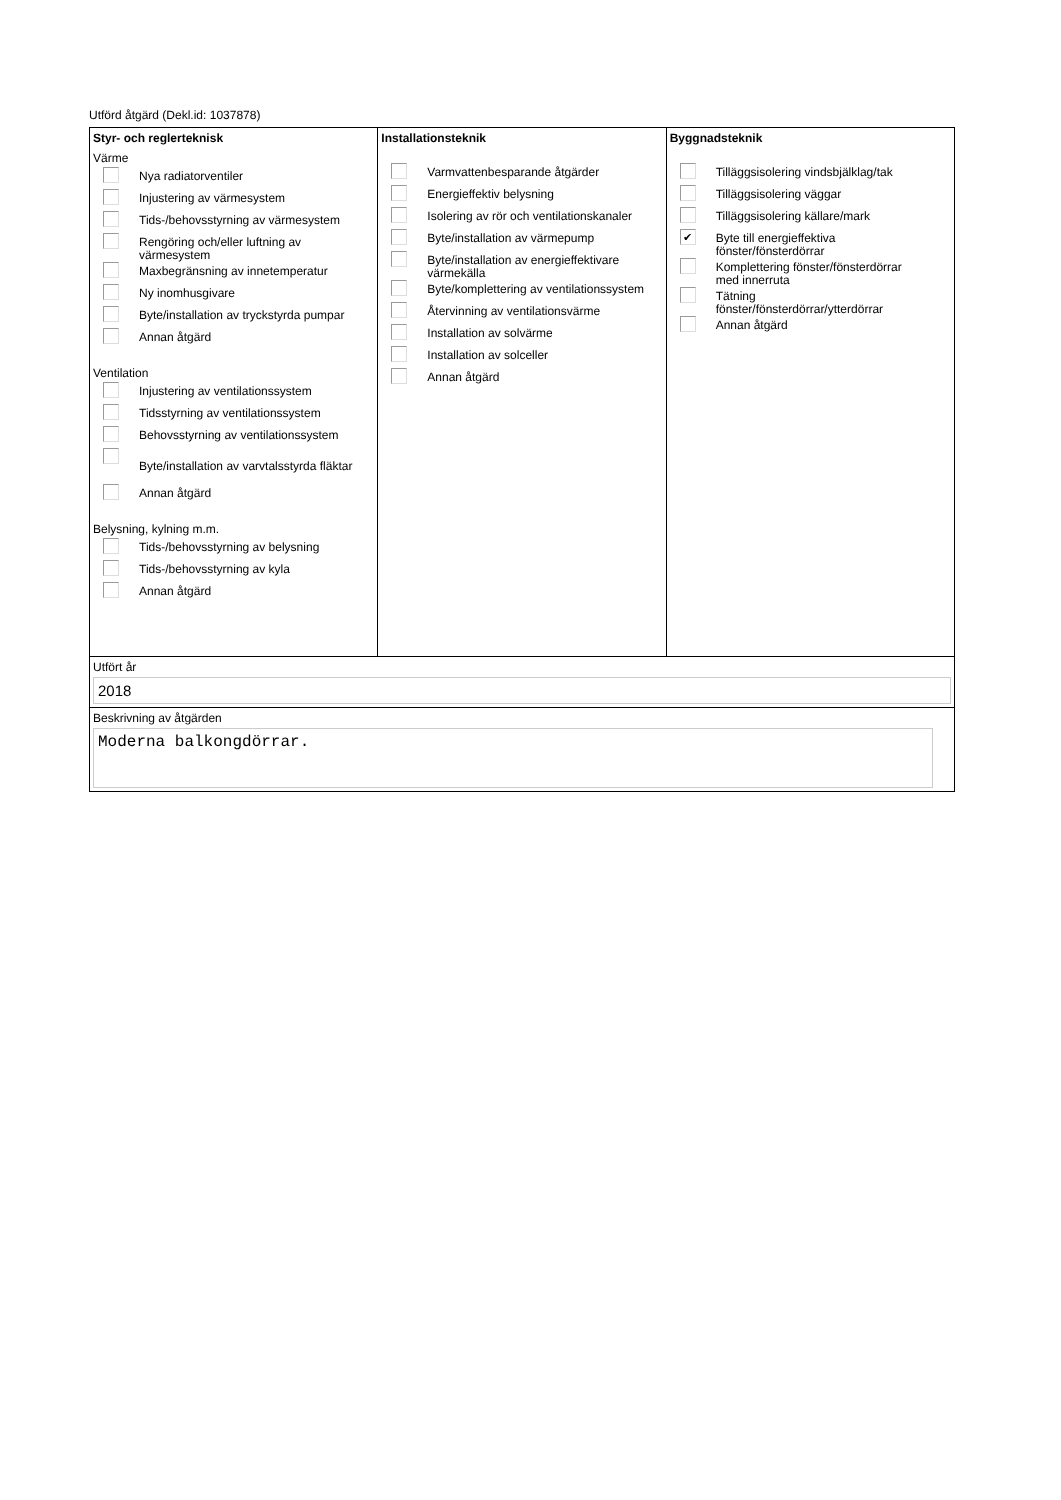Utförd åtgärd (Dekl.id: 1037878)
Styr- och reglerteknisk
Värme
Nya radiatorventiler
Injustering av värmesystem
Tids-/behovsstyrning av värmesystem
Rengöring och/eller luftning av
värmesystem
Maxbegränsning av innetemperatur
Ny inomhusgivare
Byte/installation av tryckstyrda pumpar
Annan åtgärd
Ventilation
Injustering av ventilationssystem
Tidsstyrning av ventilationssystem
Behovsstyrning av ventilationssystem
Byte/installation av varvtalsstyrda fläktar
Annan åtgärd
Belysning, kylning m.m.
Tids-/behovsstyrning av belysning
Tids-/behovsstyrning av kyla
Annan åtgärd
Installationsteknik
Varmvattenbesparande åtgärder
Energieffektiv belysning
Isolering av rör och ventilationskanaler
Byte/installation av värmepump
Byte/installation av energieffektivare
värmekälla
Byte/komplettering av ventilationssystem
Återvinning av ventilationsvärme
Installation av solvärme
Installation av solceller
Annan åtgärd
Byggnadsteknik
Tilläggsisolering vindsbjälklag/tak
Tilläggsisolering väggar
Tilläggsisolering källare/mark
✔
Byte till energieffektiva
fönster/fönsterdörrar
Komplettering fönster/fönsterdörrar
med innerruta
Tätning
fönster/fönsterdörrar/ytterdörrar
Annan åtgärd
Utfört år
2018
Beskrivning av åtgärden
Moderna balkongdörrar.